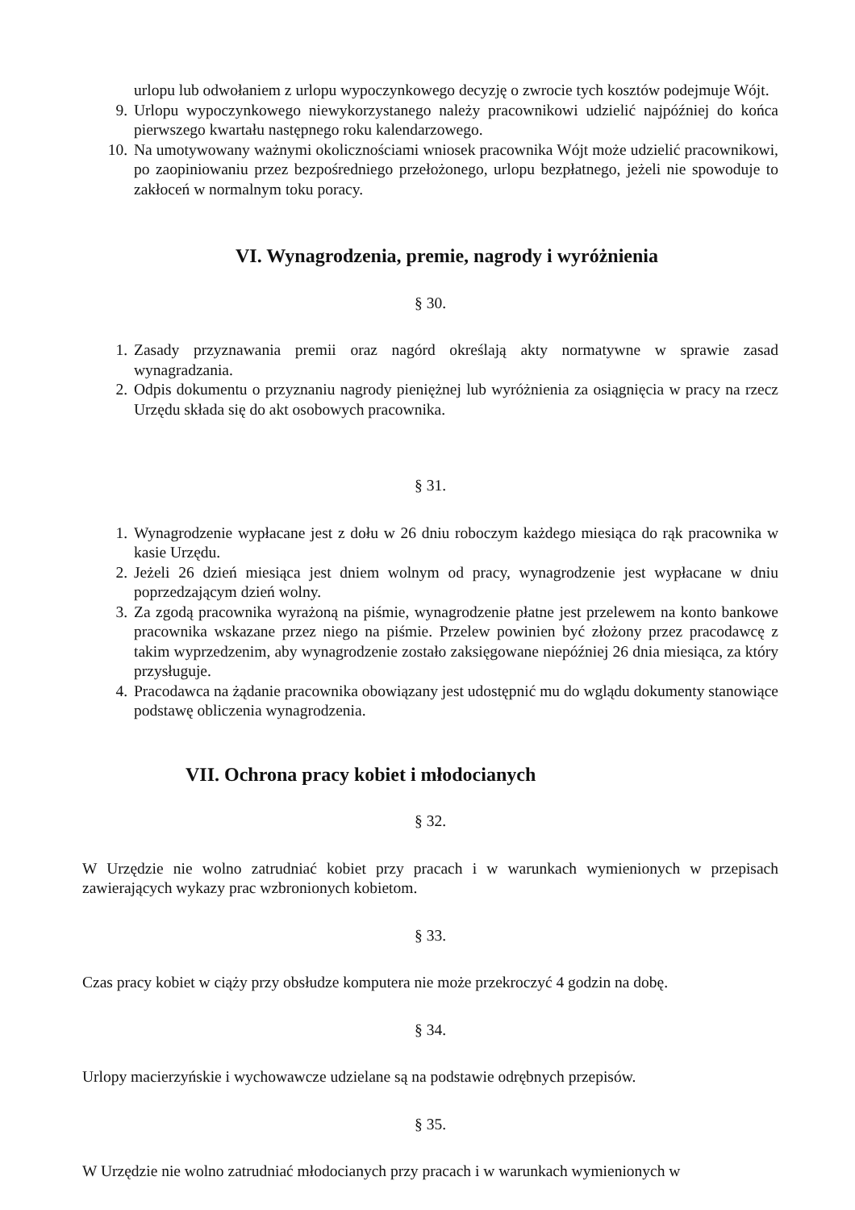urlopu lub odwołaniem z urlopu wypoczynkowego decyzję o zwrocie tych kosztów podejmuje Wójt.
9. Urlopu wypoczynkowego niewykorzystanego należy pracownikowi udzielić najpóźniej do końca pierwszego kwartału następnego roku kalendarzowego.
10. Na umotywowany ważnymi okolicznościami wniosek pracownika Wójt może udzielić pracownikowi, po zaopiniowaniu przez bezpośredniego przełożonego, urlopu bezpłatnego, jeżeli nie spowoduje to zakłoceń w normalnym toku poracy.
VI. Wynagrodzenia, premie, nagrody i wyróżnienia
§ 30.
1. Zasady przyznawania premii oraz nagórd określają akty normatywne w sprawie zasad wynagradzania.
2. Odpis dokumentu o przyznaniu nagrody pieniężnej lub wyróżnienia za osiągnięcia w pracy na rzecz Urzędu składa się do akt osobowych pracownika.
§ 31.
1. Wynagrodzenie wypłacane jest z dołu w 26 dniu roboczym każdego miesiąca do rąk pracownika w kasie Urzędu.
2. Jeżeli 26 dzień miesiąca jest dniem wolnym od pracy, wynagrodzenie jest wypłacane w dniu poprzedzającym dzień wolny.
3. Za zgodą pracownika wyrażoną na piśmie, wynagrodzenie płatne jest przelewem na konto bankowe pracownika wskazane przez niego na piśmie. Przelew powinien być złożony przez pracodawcę z takim wyprzedzenim, aby wynagrodzenie zostało zaksięgowane niepóźniej 26 dnia miesiąca, za który przysługuje.
4. Pracodawca na żądanie pracownika obowiązany jest udostępnić mu do wglądu dokumenty stanowiące podstawę obliczenia wynagrodzenia.
VII. Ochrona pracy kobiet i młodocianych
§ 32.
W Urzędzie nie wolno zatrudniać kobiet przy pracach i w warunkach wymienionych w przepisach zawierających wykazy prac wzbronionych kobietom.
§ 33.
Czas pracy kobiet w ciąży przy obsłudze komputera nie może przekroczyć 4 godzin na dobę.
§ 34.
Urlopy macierzyńskie i wychowawcze udzielane są na podstawie odrębnych przepisów.
§ 35.
W Urzędzie nie wolno zatrudniać młodocianych przy pracach i w warunkach wymienionych w